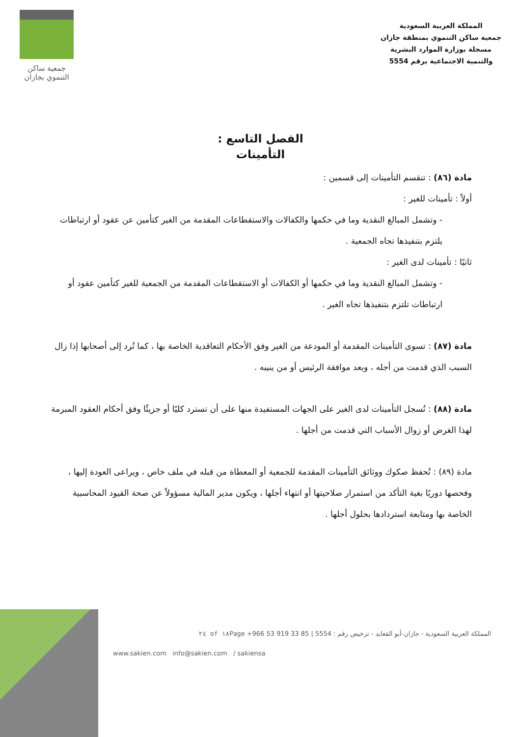المملكة العربية السعودية
جمعية ساكن التنموي بمنطقة جازان
مسجلة بوزارة الموارد البشرية
والتنمية الاجتماعية برقم 5554
جمعية ساكن
التنموي بجازان
الفصل التاسع :
التأمينات
مادة (٨٦) : تنقسم التأمينات إلى قسمين :
أولاً : تأمينات للغير :
- وتشمل المبالغ النقدية وما في حكمها والكفالات والاستقطاعات المقدمة من الغير كتأمين عن عقود أو ارتباطات يلتزم بتنفيذها تجاه الجمعية .
ثانيًا : تأمينات لدى الغير :
- وتشمل المبالغ النقدية وما في حكمها أو الكفالات أو الاستقطاعات المقدمة من الجمعية للغير كتأمين عقود أو ارتباطات تلتزم بتنفيذها تجاه الغير .
مادة (٨٧) : تسوى التأمينات المقدمة أو المودعة من الغير وفق الأحكام التعاقدية الخاصة بها ، كما تُرد إلى أصحابها إذا زال السبب الذي قدمت من أجله ، وبعد موافقة الرئيس أو من ينيبه .
مادة (٨٨) : تُسجل التأمينات لدى الغير على الجهات المستفيدة منها على أن تسترد كليًا أو جزيئًا وفق أحكام العقود المبرمة لهذا الغرض أو زوال الأسباب التي قدمت من أجلها .
مادة (٨٩) : تُحفظ صكوك ووثائق التأمينات المقدمة للجمعية أو المعطاة من قبله في ملف خاص ، ويراعى العودة إليها ، وفحصها دوريًا بغية التأكد من استمرار صلاحيتها أو انتهاء أجلها ، ويكون مدير المالية مسؤولاً عن صحة القيود المحاسبية الخاصة بها ومتابعة استردادها بحلول أجلها .
المملكة العربية السعودية - جازان-أبو القعايد - ترخيص رقم : 5554 | +966 53 919 33 85 ٢٤ of ١٨Page
www.sakien.com info@sakien.com / sakiensa